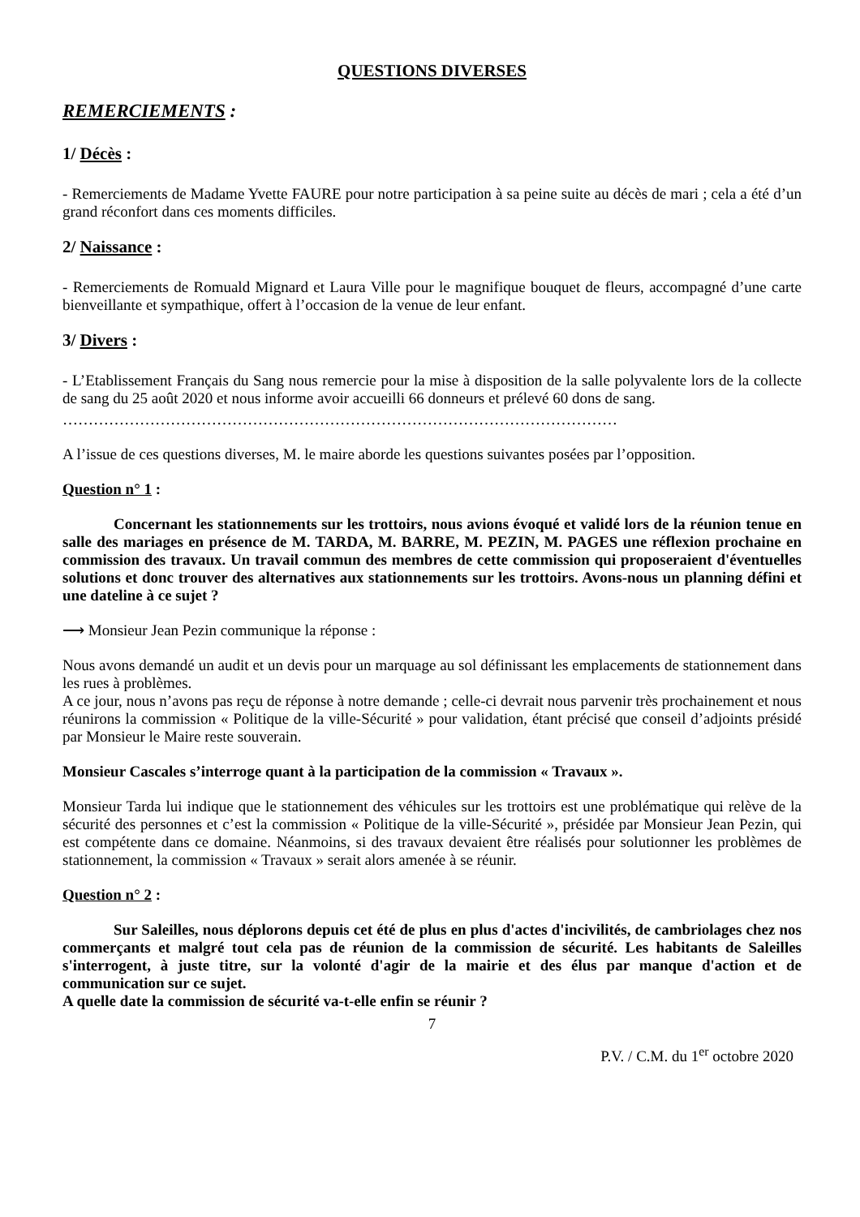QUESTIONS DIVERSES
REMERCIEMENTS :
1/ Décès :
- Remerciements de Madame Yvette FAURE pour notre participation à sa peine suite au décès de mari ; cela a été d’un grand réconfort dans ces moments difficiles.
2/ Naissance :
- Remerciements de Romuald Mignard et Laura Ville pour le magnifique bouquet de fleurs, accompagné d’une carte bienveillante et sympathique, offert à l’occasion de la venue de leur enfant.
3/ Divers :
- L’Etablissement Français du Sang nous remercie pour la mise à disposition de la salle polyvalente lors de la collecte de sang du 25 août 2020 et nous informe avoir accueilli 66 donneurs et prélevé 60 dons de sang.
………………………………………………………………………………………………
A l’issue de ces questions diverses, M. le maire aborde les questions suivantes posées par l’opposition.
Question n° 1 :
Concernant les stationnements sur les trottoirs, nous avions évoqué et validé lors de la réunion tenue en salle des mariages en présence de M. TARDA, M. BARRE, M. PEZIN, M. PAGES une réflexion prochaine en commission des travaux. Un travail commun des membres de cette commission qui proposeraient d'éventuelles solutions et donc trouver des alternatives aux stationnements sur les trottoirs. Avons-nous un planning défini et une dateline à ce sujet ?
⟶ Monsieur Jean Pezin communique la réponse :
Nous avons demandé un audit et un devis pour un marquage au sol définissant les emplacements de stationnement dans les rues à problèmes.
A ce jour, nous n’avons pas reçu de réponse à notre demande ; celle-ci devrait nous parvenir très prochainement et nous réunirons la commission « Politique de la ville-Sécurité » pour validation, étant précisé que conseil d’adjoints présidé par Monsieur le Maire reste souverain.
Monsieur Cascales s’interroge quant à la participation de la commission « Travaux ».
Monsieur Tarda lui indique que le stationnement des véhicules sur les trottoirs est une problématique qui relève de la sécurité des personnes et c’est la commission « Politique de la ville-Sécurité », présidée par Monsieur Jean Pezin, qui est compétente dans ce domaine. Néanmoins, si des travaux devaient être réalisés pour solutionner les problèmes de stationnement, la commission « Travaux » serait alors amenée à se réunir.
Question n° 2 :
Sur Saleilles, nous déplorons depuis cet été de plus en plus d'actes d'incivilités, de cambriolages chez nos commerçants et malgré tout cela pas de réunion de la commission de sécurité. Les habitants de Saleilles s'interrogent, à juste titre, sur la volonté d'agir de la mairie et des élus par manque d'action et de communication sur ce sujet.
A quelle date la commission de sécurité va-t-elle enfin se réunir ?
7
P.V. / C.M. du 1<sup>er</sup> octobre 2020